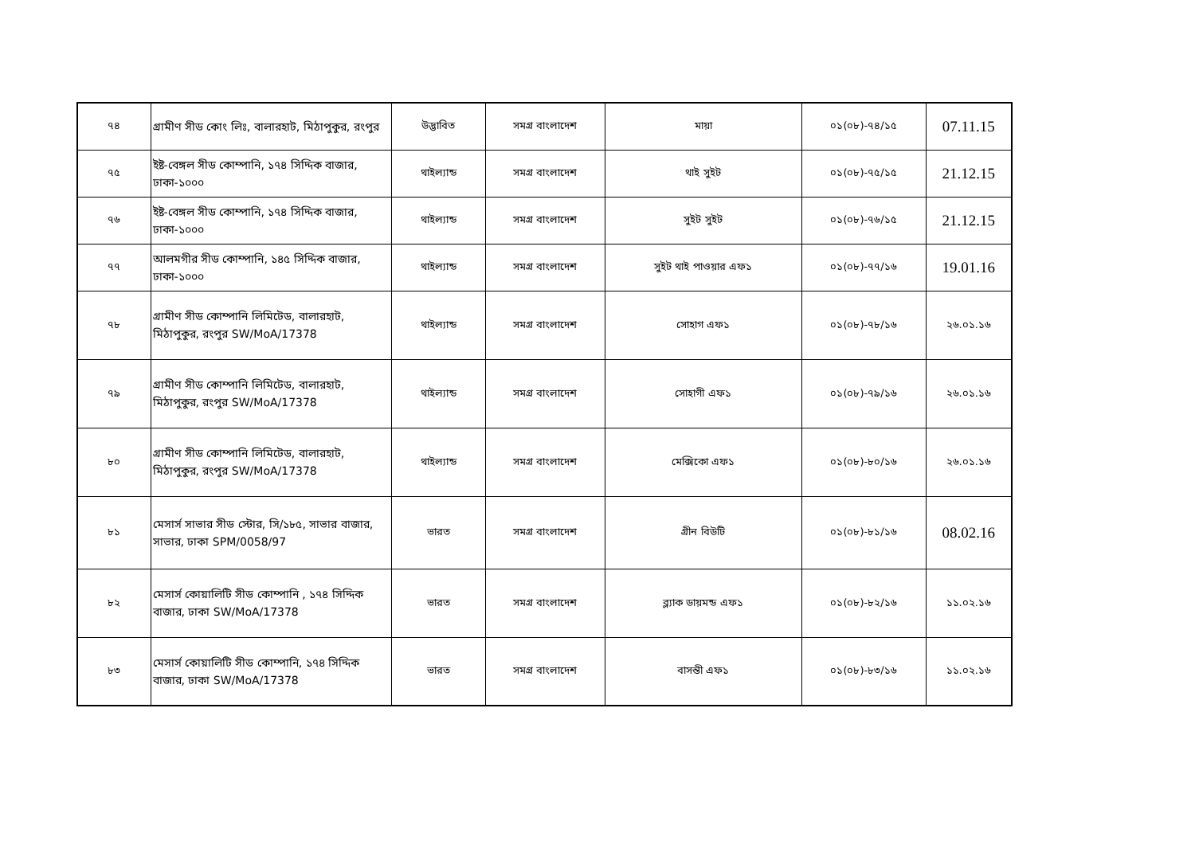| ৭৪ | গ্রামীণ সীড কোং লিঃ, বালারহাট, মিঠাপুকুর, রংপুর | উদ্ভাবিত | সমগ্র বাংলাদেশ | মায়া | ০১(০৮)-৭৪/১৫ | 07.11.15 |
| ৭৫ | ইষ্ট-বেঙ্গল সীড কোম্পানি, ১৭৪ সিদ্দিক বাজার, ঢাকা-১০০০ | থাইল্যান্ড | সমগ্র বাংলাদেশ | থাই সুইট | ০১(০৮)-৭৫/১৫ | 21.12.15 |
| ৭৬ | ইষ্ট-বেঙ্গল সীড কোম্পানি, ১৭৪ সিদ্দিক বাজার, ঢাকা-১০০০ | থাইল্যান্ড | সমগ্র বাংলাদেশ | সুইট সুইট | ০১(০৮)-৭৬/১৫ | 21.12.15 |
| ৭৭ | আলমগীর সীড কোম্পানি, ১৪৫ সিদ্দিক বাজার, ঢাকা-১০০০ | থাইল্যান্ড | সমগ্র বাংলাদেশ | সুইট থাই পাওয়ার এফ১ | ০১(০৮)-৭৭/১৬ | 19.01.16 |
| ৭৮ | গ্রামীণ সীড কোম্পানি লিমিটেড, বালারহাট, মিঠাপুকুর, রংপুর SW/MoA/17378 | থাইল্যান্ড | সমগ্র বাংলাদেশ | সোহাগ এফ১ | ০১(০৮)-৭৮/১৬ | ২৬.০১.১৬ |
| ৭৯ | গ্রামীণ সীড কোম্পানি লিমিটেড, বালারহাট, মিঠাপুকুর, রংপুর SW/MoA/17378 | থাইল্যান্ড | সমগ্র বাংলাদেশ | সোহাগী এফ১ | ০১(০৮)-৭৯/১৬ | ২৬.০১.১৬ |
| ৮০ | গ্রামীণ সীড কোম্পানি লিমিটেড, বালারহাট, মিঠাপুকুর, রংপুর SW/MoA/17378 | থাইল্যান্ড | সমগ্র বাংলাদেশ | মেক্সিকো এফ১ | ০১(০৮)-৮০/১৬ | ২৬.০১.১৬ |
| ৮১ | মেসার্স সাভার সীড স্টোর, সি/১৮৫, সাভার বাজার, সাভার, ঢাকা SPM/0058/97 | ভারত | সমগ্র বাংলাদেশ | গ্রীন বিউটি | ০১(০৮)-৮১/১৬ | 08.02.16 |
| ৮২ | মেসার্স কোয়ালিটি সীড কোম্পানি , ১৭৪ সিদ্দিক বাজার, ঢাকা SW/MoA/17378 | ভারত | সমগ্র বাংলাদেশ | ব্ল্যাক ডায়মন্ড এফ১ | ০১(০৮)-৮২/১৬ | ১১.০২.১৬ |
| ৮৩ | মেসার্স কোয়ালিটি সীড কোম্পানি, ১৭৪ সিদ্দিক বাজার, ঢাকা SW/MoA/17378 | ভারত | সমগ্র বাংলাদেশ | বাসন্তী এফ১ | ০১(০৮)-৮৩/১৬ | ১১.০২.১৬ |